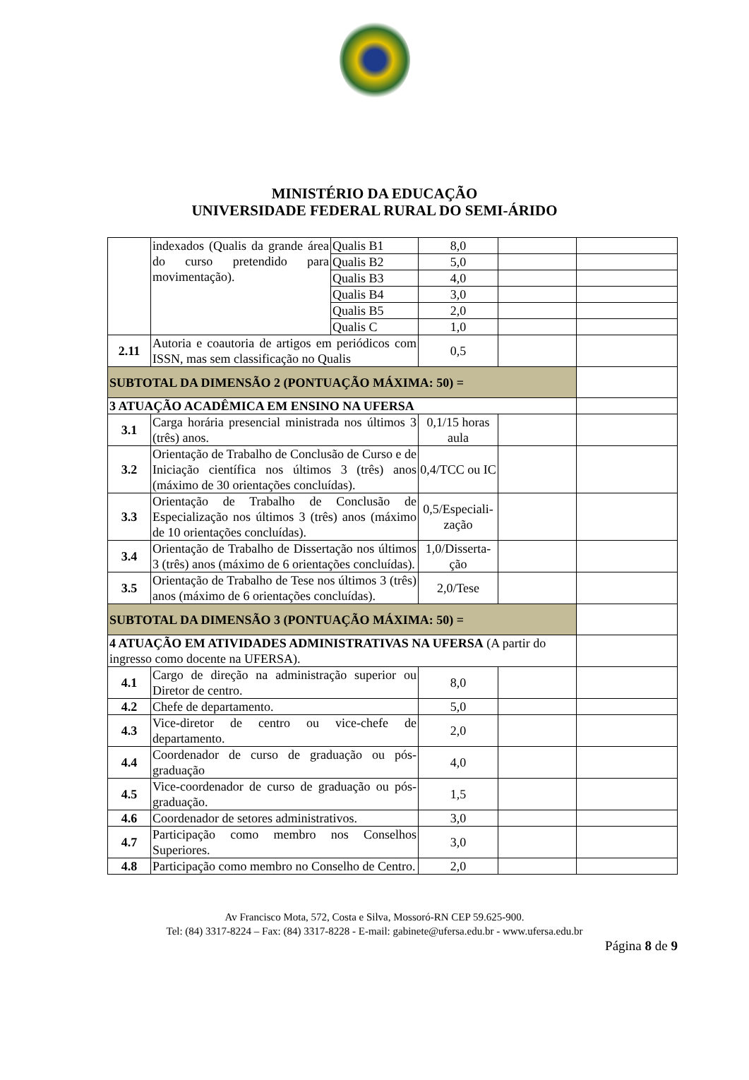MINISTÉRIO DA EDUCAÇÃO
UNIVERSIDADE FEDERAL RURAL DO SEMI-ÁRIDO
| | indexados (Qualis da grande área do curso pretendido para movimentação). | Qualis B1 | 8,0 | | |
| | | Qualis B2 | 5,0 | | |
| | | Qualis B3 | 4,0 | | |
| | | Qualis B4 | 3,0 | | |
| | | Qualis B5 | 2,0 | | |
| | | Qualis C | 1,0 | | |
| 2.11 | Autoria e coautoria de artigos em periódicos com ISSN, mas sem classificação no Qualis | | 0,5 | | |
| SUBTOTAL DA DIMENSÃO 2 (PONTUAÇÃO MÁXIMA: 50) = | | | | | |
| 3 ATUAÇÃO ACADÊMICA EM ENSINO NA UFERSA | | | | | |
| 3.1 | Carga horária presencial ministrada nos últimos 3 (três) anos. | | 0,1/15 horas aula | | |
| 3.2 | Orientação de Trabalho de Conclusão de Curso e de Iniciação científica nos últimos 3 (três) anos (máximo de 30 orientações concluídas). | | 0,4/TCC ou IC | | |
| 3.3 | Orientação de Trabalho de Conclusão de Especialização nos últimos 3 (três) anos (máximo de 10 orientações concluídas). | | 0,5/Especiali-zação | | |
| 3.4 | Orientação de Trabalho de Dissertação nos últimos 3 (três) anos (máximo de 6 orientações concluídas). | | 1,0/Disserta-ção | | |
| 3.5 | Orientação de Trabalho de Tese nos últimos 3 (três) anos (máximo de 6 orientações concluídas). | | 2,0/Tese | | |
| SUBTOTAL DA DIMENSÃO 3 (PONTUAÇÃO MÁXIMA: 50) = | | | | | |
| 4 ATUAÇÃO EM ATIVIDADES ADMINISTRATIVAS NA UFERSA (A partir do ingresso como docente na UFERSA). | | | | | |
| 4.1 | Cargo de direção na administração superior ou Diretor de centro. | | 8,0 | | |
| 4.2 | Chefe de departamento. | | 5,0 | | |
| 4.3 | Vice-diretor de centro ou vice-chefe de departamento. | | 2,0 | | |
| 4.4 | Coordenador de curso de graduação ou pós-graduação | | 4,0 | | |
| 4.5 | Vice-coordenador de curso de graduação ou pós-graduação. | | 1,5 | | |
| 4.6 | Coordenador de setores administrativos. | | 3,0 | | |
| 4.7 | Participação como membro nos Conselhos Superiores. | | 3,0 | | |
| 4.8 | Participação como membro no Conselho de Centro. | | 2,0 | | |
Av Francisco Mota, 572, Costa e Silva, Mossoró-RN CEP 59.625-900.
Tel: (84) 3317-8224 – Fax: (84) 3317-8228 - E-mail: gabinete@ufersa.edu.br - www.ufersa.edu.br
Página 8 de 9